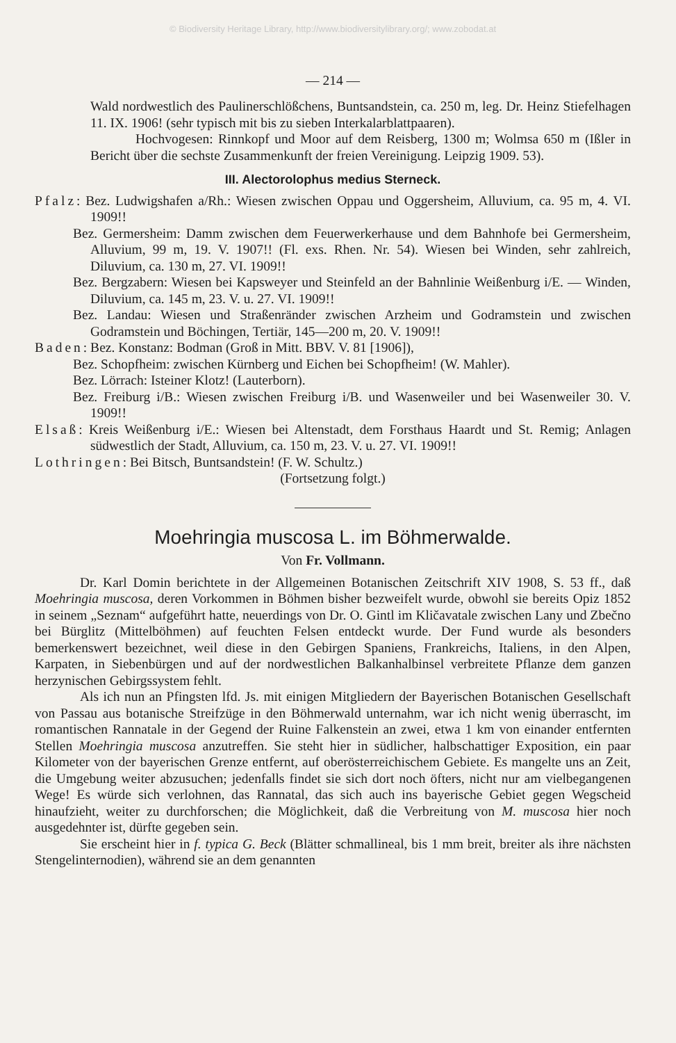© Biodiversity Heritage Library, http://www.biodiversitylibrary.org/; www.zobodat.at
— 214 —
Wald nordwestlich des Paulinerschlößchens, Buntsandstein, ca. 250 m, leg. Dr. Heinz Stiefelhagen 11. IX. 1906! (sehr typisch mit bis zu sieben Interkalarblattpaaren).
Hochvogesen: Rinnkopf und Moor auf dem Reisberg, 1300 m; Wolmsa 650 m (Ißler in Bericht über die sechste Zusammenkunft der freien Vereinigung. Leipzig 1909. 53).
III. Alectorolophus medius Sterneck.
Pfalz: Bez. Ludwigshafen a/Rh.: Wiesen zwischen Oppau und Oggersheim, Alluvium, ca. 95 m, 4. VI. 1909!!
Bez. Germersheim: Damm zwischen dem Feuerwerkerhause und dem Bahnhofe bei Germersheim, Alluvium, 99 m, 19. V. 1907!! (Fl. exs. Rhen. Nr. 54). Wiesen bei Winden, sehr zahlreich, Diluvium, ca. 130 m, 27. VI. 1909!!
Bez. Bergzabern: Wiesen bei Kapsweyer und Steinfeld an der Bahnlinie Weißenburg i/E. — Winden, Diluvium, ca. 145 m, 23. V. u. 27. VI. 1909!!
Bez. Landau: Wiesen und Straßenränder zwischen Arzheim und Godramstein und zwischen Godramstein und Böchingen, Tertiär, 145—200 m, 20. V. 1909!!
Baden: Bez. Konstanz: Bodman (Groß in Mitt. BBV. V. 81 [1906]),
Bez. Schopfheim: zwischen Kürnberg und Eichen bei Schopfheim! (W. Mahler).
Bez. Lörrach: Isteiner Klotz! (Lauterborn).
Bez. Freiburg i/B.: Wiesen zwischen Freiburg i/B. und Wasenweiler und bei Wasenweiler 30. V. 1909!!
Elsaß: Kreis Weißenburg i/E.: Wiesen bei Altenstadt, dem Forsthaus Haardt und St. Remig; Anlagen südwestlich der Stadt, Alluvium, ca. 150 m, 23. V. u. 27. VI. 1909!!
Lothringen: Bei Bitsch, Buntsandstein! (F. W. Schultz.)
(Fortsetzung folgt.)
Moehringia muscosa L. im Böhmerwalde.
Von Fr. Vollmann.
Dr. Karl Domin berichtete in der Allgemeinen Botanischen Zeitschrift XIV 1908, S. 53 ff., daß Moehringia muscosa, deren Vorkommen in Böhmen bisher bezweifelt wurde, obwohl sie bereits Opiz 1852 in seinem „Seznam“ aufgeführt hatte, neuerdings von Dr. O. Gintl im Kličavatale zwischen Lany und Zbečno bei Bürglitz (Mittelböhmen) auf feuchten Felsen entdeckt wurde. Der Fund wurde als besonders bemerkenswert bezeichnet, weil diese in den Gebirgen Spaniens, Frankreichs, Italiens, in den Alpen, Karpaten, in Siebenbürgen und auf der nordwestlichen Balkanhalbinsel verbreitete Pflanze dem ganzen herzynischen Gebirgssystem fehlt.
Als ich nun an Pfingsten lfd. Js. mit einigen Mitgliedern der Bayerischen Botanischen Gesellschaft von Passau aus botanische Streifzüge in den Böhmerwald unternahm, war ich nicht wenig überrascht, im romantischen Rannatale in der Gegend der Ruine Falkenstein an zwei, etwa 1 km von einander entfernten Stellen Moehringia muscosa anzutreffen. Sie steht hier in südlicher, halbschattiger Exposition, ein paar Kilometer von der bayerischen Grenze entfernt, auf oberösterreichischem Gebiete. Es mangelte uns an Zeit, die Umgebung weiter abzusuchen; jedenfalls findet sie sich dort noch öfters, nicht nur am vielbegangenen Wege! Es würde sich verlohnen, das Rannatal, das sich auch ins bayerische Gebiet gegen Wegscheid hinaufzieht, weiter zu durchforschen; die Möglichkeit, daß die Verbreitung von M. muscosa hier noch ausgedehnter ist, dürfte gegeben sein.
Sie erscheint hier in f. typica G. Beck (Blätter schmallineal, bis 1 mm breit, breiter als ihre nächsten Stengelinternodien), während sie an dem genannten